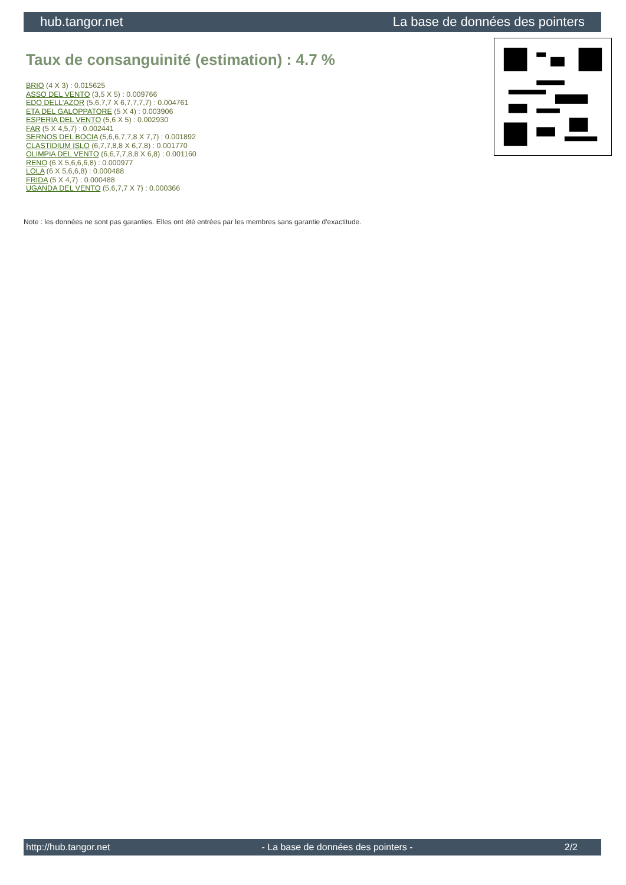hub.tangor.net La base de données des pointers
Taux de consanguinité (estimation) : 4.7 %
BRIO (4 X 3) : 0.015625
ASSO DEL VENTO (3,5 X 5) : 0.009766
EDO DELL'AZOR (5,6,7,7 X 6,7,7,7,7) : 0.004761
ETA DEL GALOPPATORE (5 X 4) : 0.003906
ESPERIA DEL VENTO (5,6 X 5) : 0.002930
FAR (5 X 4,5,7) : 0.002441
SERNOS DEL BOCIA (5,6,6,7,7,8 X 7,7) : 0.001892
CLASTIDIUM ISLO (6,7,7,8,8 X 6,7,8) : 0.001770
OLIMPIA DEL VENTO (6,6,7,7,8,8 X 6,8) : 0.001160
RENO (6 X 5,6,6,6,8) : 0.000977
LOLA (6 X 5,6,6,8) : 0.000488
FRIDA (5 X 4,7) : 0.000488
UGANDA DEL VENTO (5,6,7,7 X 7) : 0.000366
Note : les données ne sont pas garanties. Elles ont été entrées par les membres sans garantie d'exactitude.
http://hub.tangor.net - La base de données des pointers - 2/2